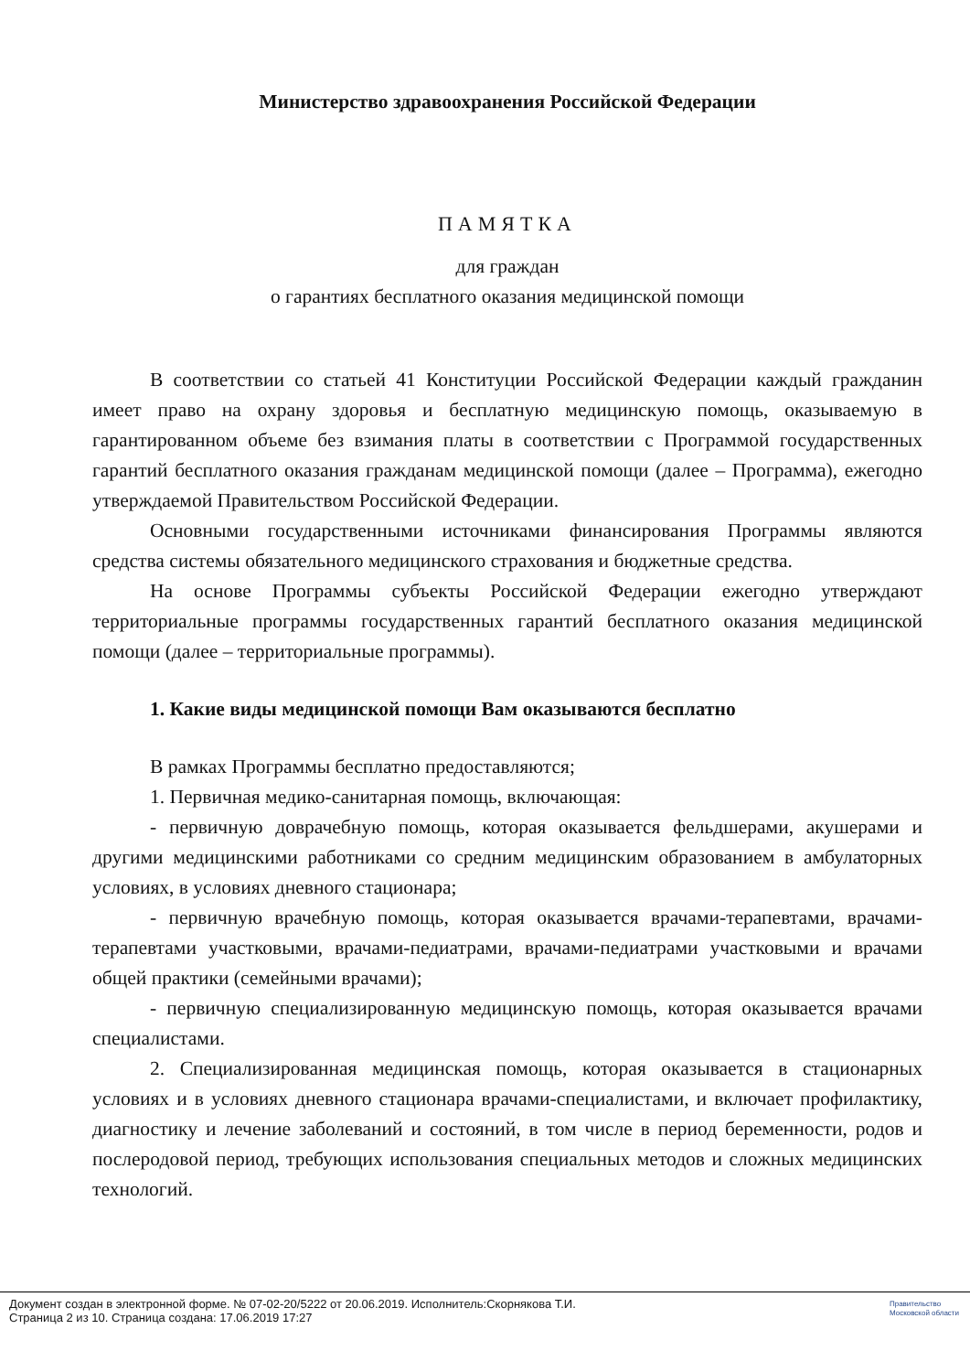Министерство здравоохранения Российской Федерации
ПАМЯТКА
для граждан
о гарантиях бесплатного оказания медицинской помощи
В соответствии со статьей 41 Конституции Российской Федерации каждый гражданин имеет право на охрану здоровья и бесплатную медицинскую помощь, оказываемую в гарантированном объеме без взимания платы в соответствии с Программой государственных гарантий бесплатного оказания гражданам медицинской помощи (далее – Программа), ежегодно утверждаемой Правительством Российской Федерации.
Основными государственными источниками финансирования Программы являются средства системы обязательного медицинского страхования и бюджетные средства.
На основе Программы субъекты Российской Федерации ежегодно утверждают территориальные программы государственных гарантий бесплатного оказания медицинской помощи (далее – территориальные программы).
1. Какие виды медицинской помощи Вам оказываются бесплатно
В рамках Программы бесплатно предоставляются;
1. Первичная медико-санитарная помощь, включающая:
- первичную доврачебную помощь, которая оказывается фельдшерами, акушерами и другими медицинскими работниками со средним медицинским образованием в амбулаторных условиях, в условиях дневного стационара;
- первичную врачебную помощь, которая оказывается врачами-терапевтами, врачами-терапевтами участковыми, врачами-педиатрами, врачами-педиатрами участковыми и врачами общей практики (семейными врачами);
- первичную специализированную медицинскую помощь, которая оказывается врачами специалистами.
2. Специализированная медицинская помощь, которая оказывается в стационарных условиях и в условиях дневного стационара врачами-специалистами, и включает профилактику, диагностику и лечение заболеваний и состояний, в том числе в период беременности, родов и послеродовой период, требующих использования специальных методов и сложных медицинских технологий.
Документ создан в электронной форме. № 07-02-20/5222 от 20.06.2019. Исполнитель:Скорнякова Т.И.
Страница 2 из 10. Страница создана: 17.06.2019 17:27
Правительство
Московской области